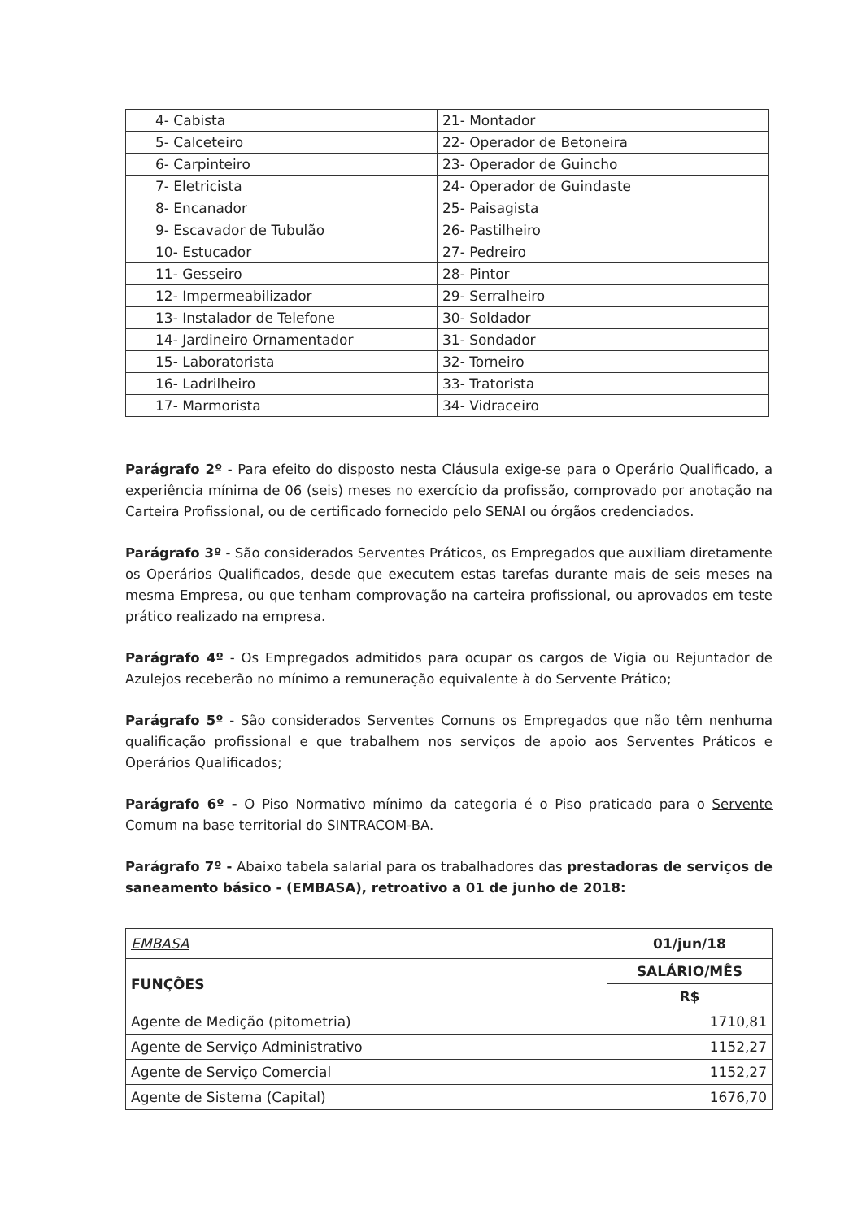| 4- Cabista | 21- Montador |
| 5- Calceteiro | 22- Operador de Betoneira |
| 6- Carpinteiro | 23- Operador de Guincho |
| 7- Eletricista | 24- Operador de Guindaste |
| 8- Encanador | 25- Paisagista |
| 9- Escavador de Tubulão | 26- Pastilheiro |
| 10- Estucador | 27- Pedreiro |
| 11- Gesseiro | 28- Pintor |
| 12- Impermeabilizador | 29- Serralheiro |
| 13- Instalador de Telefone | 30- Soldador |
| 14- Jardineiro Ornamentador | 31- Sondador |
| 15- Laboratorista | 32- Torneiro |
| 16- Ladrilheiro | 33- Tratorista |
| 17- Marmorista | 34- Vidraceiro |
Parágrafo 2º - Para efeito do disposto nesta Cláusula exige-se para o Operário Qualificado, a experiência mínima de 06 (seis) meses no exercício da profissão, comprovado por anotação na Carteira Profissional, ou de certificado fornecido pelo SENAI ou órgãos credenciados.
Parágrafo 3º - São considerados Serventes Práticos, os Empregados que auxiliam diretamente os Operários Qualificados, desde que executem estas tarefas durante mais de seis meses na mesma Empresa, ou que tenham comprovação na carteira profissional, ou aprovados em teste prático realizado na empresa.
Parágrafo 4º - Os Empregados admitidos para ocupar os cargos de Vigia ou Rejuntador de Azulejos receberão no mínimo a remuneração equivalente à do Servente Prático;
Parágrafo 5º - São considerados Serventes Comuns os Empregados que não têm nenhuma qualificação profissional e que trabalhem nos serviços de apoio aos Serventes Práticos e Operários Qualificados;
Parágrafo 6º - O Piso Normativo mínimo da categoria é o Piso praticado para o Servente Comum na base territorial do SINTRACOM-BA.
Parágrafo 7º - Abaixo tabela salarial para os trabalhadores das prestadoras de serviços de saneamento básico - (EMBASA), retroativo a 01 de junho de 2018:
| EMBASA | 01/jun/18 |
| FUNÇÕES | SALÁRIO/MÊS |
| | R$ |
| Agente de Medição (pitometria) | 1710,81 |
| Agente de Serviço Administrativo | 1152,27 |
| Agente de Serviço Comercial | 1152,27 |
| Agente de Sistema (Capital) | 1676,70 |